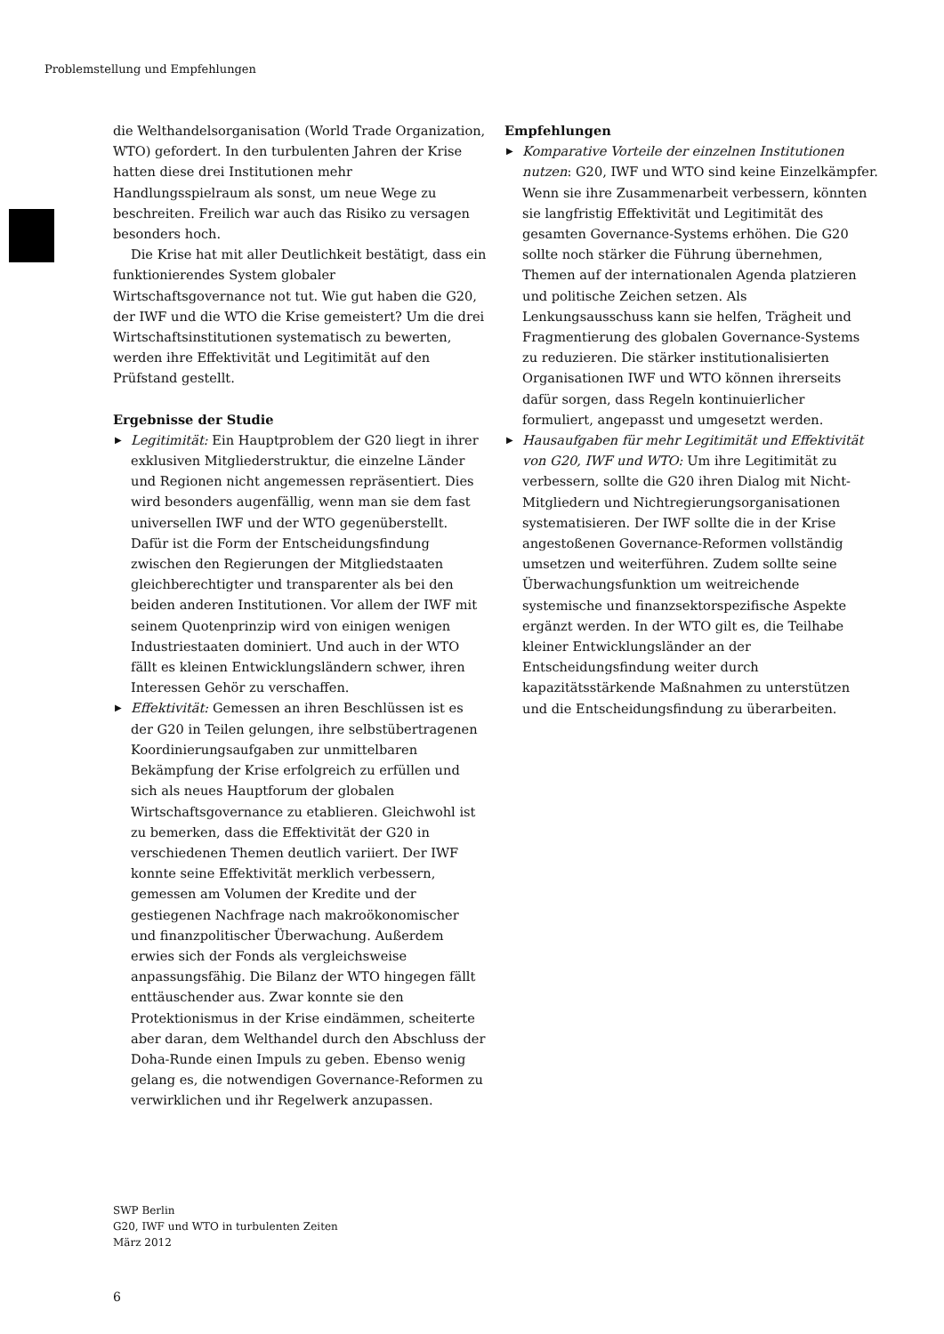Problemstellung und Empfehlungen
die Welthandelsorganisation (World Trade Organization, WTO) gefordert. In den turbulenten Jahren der Krise hatten diese drei Institutionen mehr Handlungsspielraum als sonst, um neue Wege zu beschreiten. Freilich war auch das Risiko zu versagen besonders hoch.
Die Krise hat mit aller Deutlichkeit bestätigt, dass ein funktionierendes System globaler Wirtschaftsgovernance not tut. Wie gut haben die G20, der IWF und die WTO die Krise gemeistert? Um die drei Wirtschaftsinstitutionen systematisch zu bewerten, werden ihre Effektivität und Legitimität auf den Prüfstand gestellt.
Ergebnisse der Studie
▶ Legitimität: Ein Hauptproblem der G20 liegt in ihrer exklusiven Mitgliederstruktur, die einzelne Länder und Regionen nicht angemessen repräsentiert. Dies wird besonders augenfällig, wenn man sie dem fast universellen IWF und der WTO gegenüberstellt. Dafür ist die Form der Entscheidungsfindung zwischen den Regierungen der Mitgliedstaaten gleichberechtigter und transparenter als bei den beiden anderen Institutionen. Vor allem der IWF mit seinem Quotenprinzip wird von einigen wenigen Industriestaaten dominiert. Und auch in der WTO fällt es kleinen Entwicklungsländern schwer, ihren Interessen Gehör zu verschaffen.
▶ Effektivität: Gemessen an ihren Beschlüssen ist es der G20 in Teilen gelungen, ihre selbstübertragenen Koordinierungsaufgaben zur unmittelbaren Bekämpfung der Krise erfolgreich zu erfüllen und sich als neues Hauptforum der globalen Wirtschaftsgovernance zu etablieren. Gleichwohl ist zu bemerken, dass die Effektivität der G20 in verschiedenen Themen deutlich variiert. Der IWF konnte seine Effektivität merklich verbessern, gemessen am Volumen der Kredite und der gestiegenen Nachfrage nach makroökonomischer und finanzpolitischer Überwachung. Außerdem erwies sich der Fonds als vergleichsweise anpassungsfähig. Die Bilanz der WTO hingegen fällt enttäuschender aus. Zwar konnte sie den Protektionismus in der Krise eindämmen, scheiterte aber daran, dem Welthandel durch den Abschluss der Doha-Runde einen Impuls zu geben. Ebenso wenig gelang es, die notwendigen Governance-Reformen zu verwirklichen und ihr Regelwerk anzupassen.
Empfehlungen
▶ Komparative Vorteile der einzelnen Institutionen nutzen: G20, IWF und WTO sind keine Einzelkämpfer. Wenn sie ihre Zusammenarbeit verbessern, könnten sie langfristig Effektivität und Legitimität des gesamten Governance-Systems erhöhen. Die G20 sollte noch stärker die Führung übernehmen, Themen auf der internationalen Agenda platzieren und politische Zeichen setzen. Als Lenkungsausschuss kann sie helfen, Trägheit und Fragmentierung des globalen Governance-Systems zu reduzieren. Die stärker institutionalisierten Organisationen IWF und WTO können ihrerseits dafür sorgen, dass Regeln kontinuierlicher formuliert, angepasst und umgesetzt werden.
▶ Hausaufgaben für mehr Legitimität und Effektivität von G20, IWF und WTO: Um ihre Legitimität zu verbessern, sollte die G20 ihren Dialog mit Nicht-Mitgliedern und Nichtregierungsorganisationen systematisieren. Der IWF sollte die in der Krise angestoßenen Governance-Reformen vollständig umsetzen und weiterführen. Zudem sollte seine Überwachungsfunktion um weitreichende systemische und finanzsektorspezifische Aspekte ergänzt werden. In der WTO gilt es, die Teilhabe kleiner Entwicklungsländer an der Entscheidungsfindung weiter durch kapazitätsstärkende Maßnahmen zu unterstützen und die Entscheidungsfindung zu überarbeiten.
SWP Berlin
G20, IWF und WTO in turbulenten Zeiten
März 2012
6